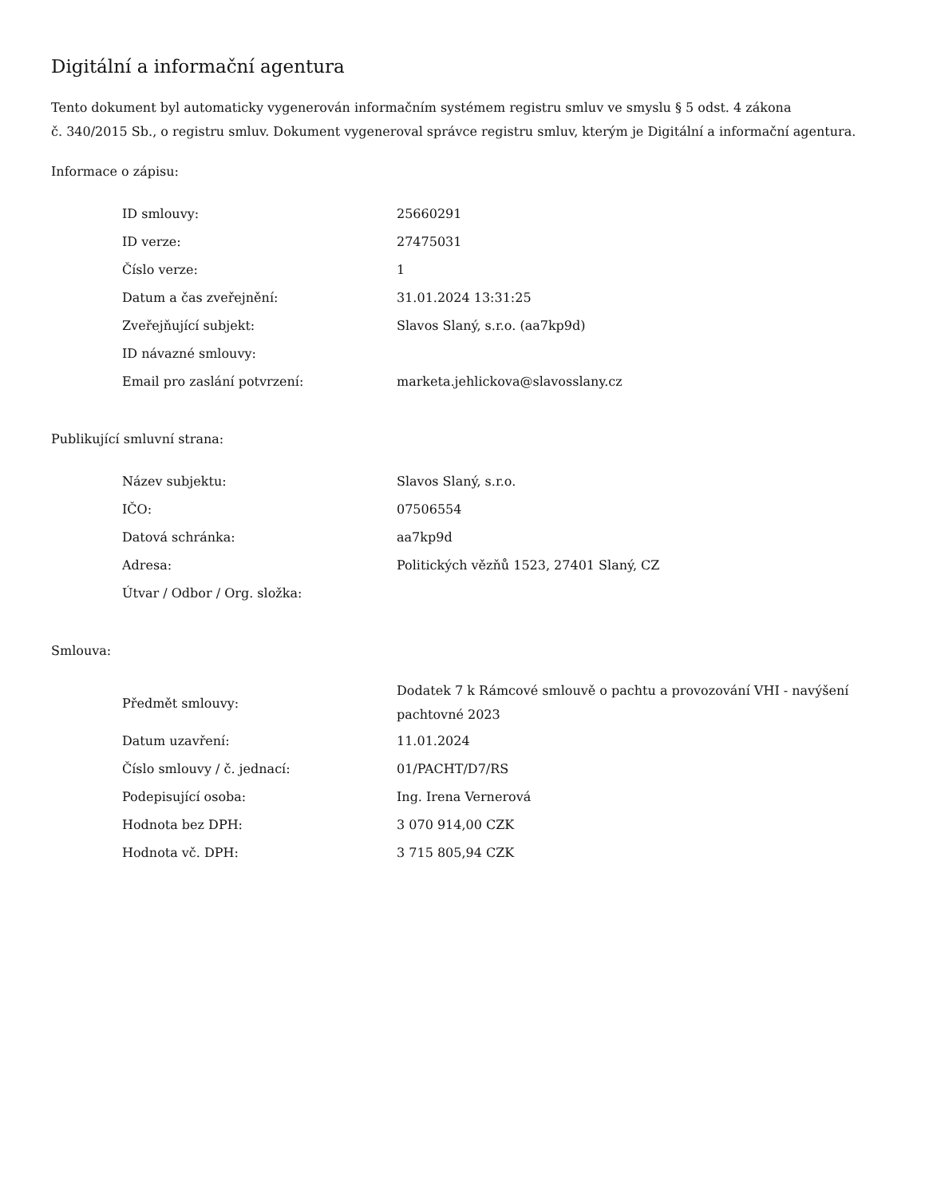Digitální a informační agentura
Tento dokument byl automaticky vygenerován informačním systémem registru smluv ve smyslu § 5 odst. 4 zákona
č. 340/2015 Sb., o registru smluv. Dokument vygeneroval správce registru smluv, kterým je Digitální a informační agentura.
Informace o zápisu:
| ID smlouvy: | 25660291 |
| ID verze: | 27475031 |
| Číslo verze: | 1 |
| Datum a čas zveřejnění: | 31.01.2024 13:31:25 |
| Zveřejňující subjekt: | Slavos Slaný, s.r.o. (aa7kp9d) |
| ID návazné smlouvy: | |
| Email pro zaslání potvrzení: | marketa.jehlickova@slavosslany.cz |
Publikující smluvní strana:
| Název subjektu: | Slavos Slaný, s.r.o. |
| IČO: | 07506554 |
| Datová schránka: | aa7kp9d |
| Adresa: | Politických vězňů 1523, 27401 Slaný, CZ |
| Útvar / Odbor / Org. složka: | |
Smlouva:
| Předmět smlouvy: | Dodatek 7 k Rámcové smlouvě o pachtu a provozování VHI - navýšení pachtovné 2023 |
| Datum uzavření: | 11.01.2024 |
| Číslo smlouvy / č. jednací: | 01/PACHT/D7/RS |
| Podepisující osoba: | Ing. Irena Vernerová |
| Hodnota bez DPH: | 3 070 914,00 CZK |
| Hodnota vč. DPH: | 3 715 805,94 CZK |